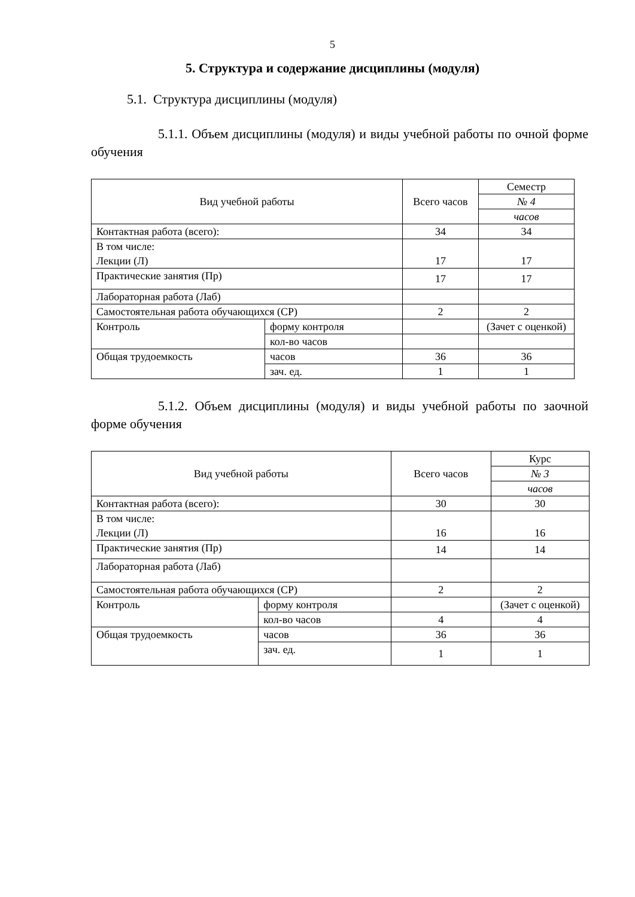5
5. Структура и содержание дисциплины (модуля)
5.1. Структура дисциплины (модуля)
5.1.1. Объем дисциплины (модуля) и виды учебной работы по очной форме обучения
| Вид учебной работы | | Всего часов | Семестр |
| | | | № 4 |
| | | | часов |
| Контактная работа (всего): | | 34 | 34 |
| В том числе: Лекции (Л) | | 17 | 17 |
| Практические занятия (Пр) | | 17 | 17 |
| Лабораторная работа (Лаб) | | | |
| Самостоятельная работа обучающихся (СР) | | 2 | 2 |
| Контроль | форму контроля | | (Зачет с оценкой) |
| | кол-во часов | | |
| Общая трудоемкость | часов | 36 | 36 |
| | зач. ед. | 1 | 1 |
5.1.2. Объем дисциплины (модуля) и виды учебной работы по заочной форме обучения
| Вид учебной работы | | Всего часов | Курс |
| | | | № 3 |
| | | | часов |
| Контактная работа (всего): | | 30 | 30 |
| В том числе: Лекции (Л) | | 16 | 16 |
| Практические занятия (Пр) | | 14 | 14 |
| Лабораторная работа (Лаб) | | | |
| Самостоятельная работа обучающихся (СР) | | 2 | 2 |
| Контроль | форму контроля | | (Зачет с оценкой) |
| | кол-во часов | 4 | 4 |
| Общая трудоемкость | часов | 36 | 36 |
| | зач. ед. | 1 | 1 |